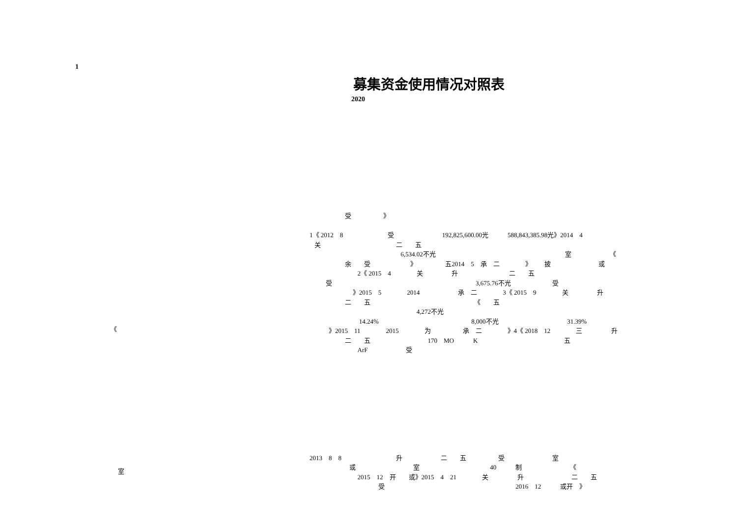1
募集资金使用情况对照表
2020
《
室
受 》 1《 2012 8 受 192,825,600.00光 588,843,385.98光》2014 4 关 二 五 6,534.02不光 室 《 余 受 》 五2014 5 承 二 》 披 或 2《 2015 4 关 升 二 五 受 3,675.76不光 受 》2015 5 2014 承 二 3《 2015 9 关 升 二 五 《 五 4,272不光 14.24% 8,000不光 31.39% 》2015 11 2015 为 承 二 》4《 2018 12 三 升 二 五 170 MO K 五 ArF 受
2013 8 8 升 二 五 受 室 或 室 40 制 《 2015 12 开 或》2015 4 21 关 升 二 五 受 2016 12 或开 》